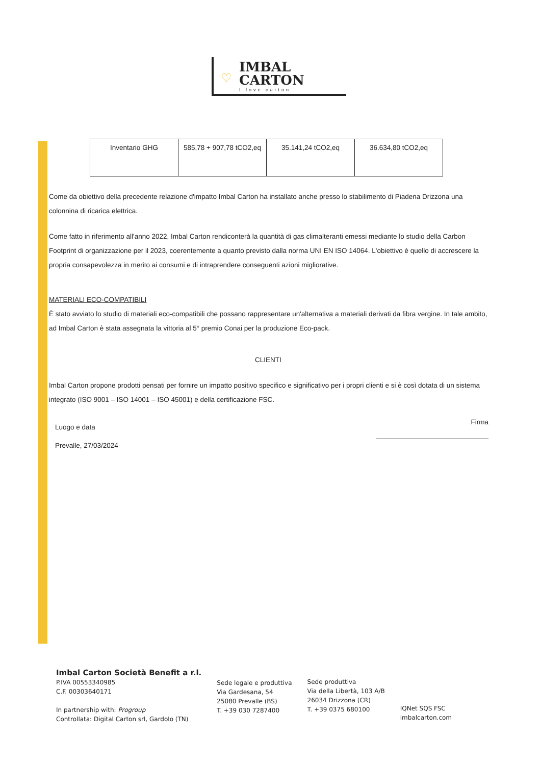♡
IMBAL
CARTON
I love carton
| Inventario GHG | 585,78 + 907,78 tCO2,eq | 35.141,24 tCO2,eq | 36.634,80 tCO2,eq |
Come da obiettivo della precedente relazione d'impatto Imbal Carton ha installato anche presso lo stabilimento di Piadena Drizzona una colonnina di ricarica elettrica.
Come fatto in riferimento all'anno 2022, Imbal Carton rendiconterà la quantità di gas climalteranti emessi mediante lo studio della Carbon Footprint di organizzazione per il 2023, coerentemente a quanto previsto dalla norma UNI EN ISO 14064. L'obiettivo è quello di accrescere la propria consapevolezza in merito ai consumi e di intraprendere conseguenti azioni migliorative.
MATERIALI ECO-COMPATIBILI
È stato avviato lo studio di materiali eco-compatibili che possano rappresentare un'alternativa a materiali derivati da fibra vergine. In tale ambito, ad Imbal Carton è stata assegnata la vittoria al 5° premio Conai per la produzione Eco-pack.
CLIENTI
Imbal Carton propone prodotti pensati per fornire un impatto positivo specifico e significativo per i propri clienti e si è così dotata di un sistema integrato (ISO 9001 – ISO 14001 – ISO 45001) e della certificazione FSC.
Luogo e data
Prevalle, 27/03/2024
Firma
Imbal Carton Società Benefit a r.l.
P.IVA 00553340985
C.F. 00303640171
In partnership with: Progroup
Controllata: Digital Carton srl, Gardolo (TN)
Sede legale e produttiva
Via Gardesana, 54
25080 Prevalle (BS)
T. +39 030 7287400
Sede produttiva
Via della Libertà, 103 A/B
26034 Drizzona (CR)
T. +39 0375 680100
IQNet SQS FSC
imbalcarton.com